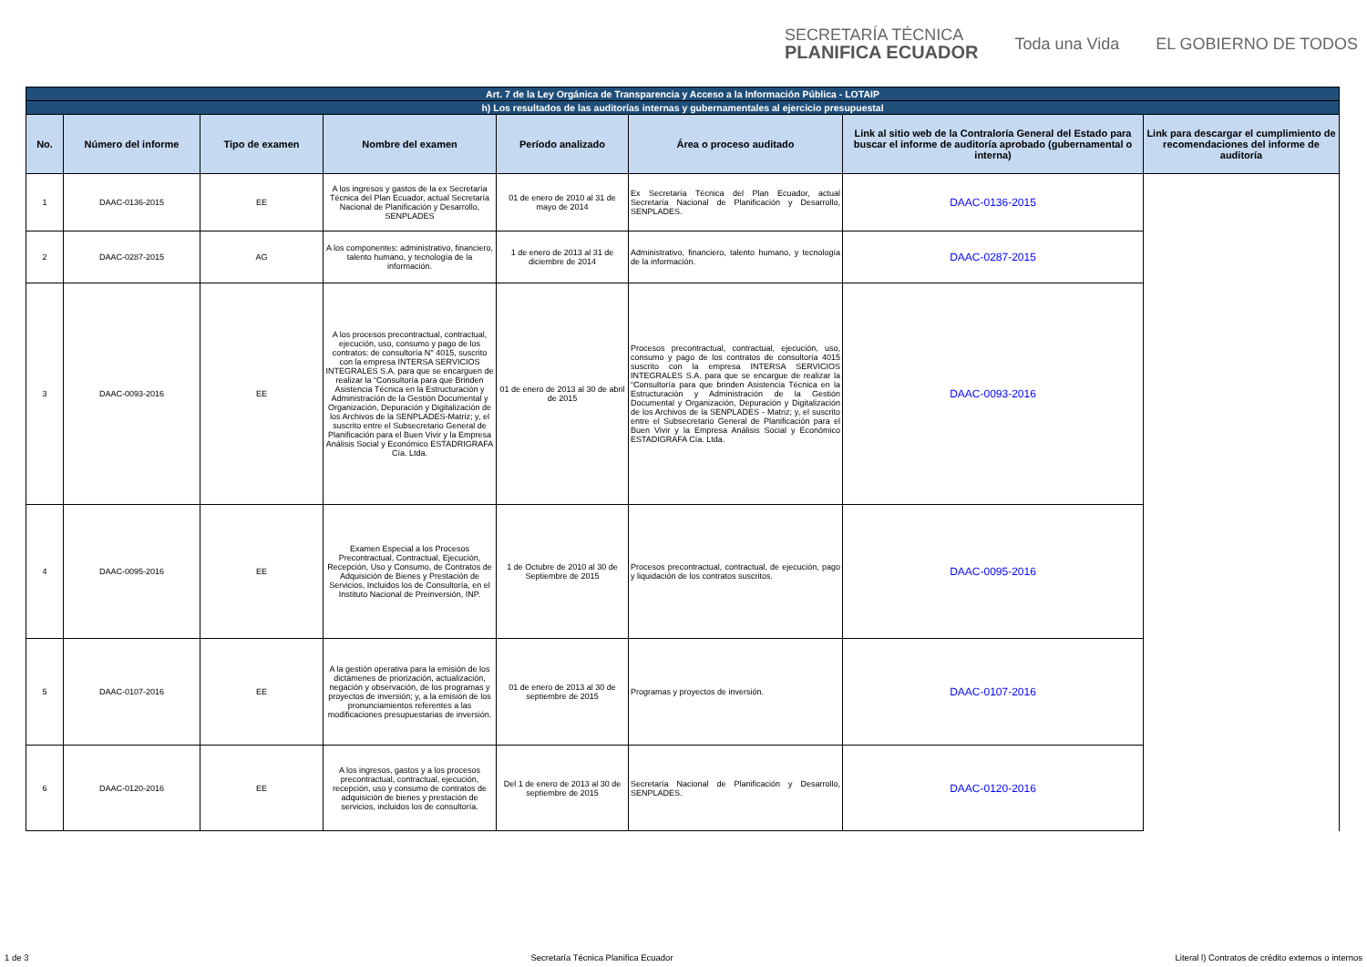SECRETARÍA TÉCNICA
PLANIFICA ECUADOR
Toda una Vida EL GOBIERNO DE TODOS
| Art. 7 de la Ley Orgánica de Transparencia y Acceso a la Información Pública - LOTAIP | | | | | | | |
| --- | --- | --- | --- | --- | --- | --- | --- |
| h) Los resultados de las auditorías internas y gubernamentales al ejercicio presupuestal | | | | | | | |
| No. | Número del informe | Tipo de examen | Nombre del examen | Período analizado | Área o proceso auditado | Link al sitio web de la Contraloría General del Estado para buscar el informe de auditoría aprobado (gubernamental o interna) | Link para descargar el cumplimiento de recomendaciones del informe de auditoría |
| 1 | DAAC-0136-2015 | EE | A los ingresos y gastos de la ex Secretaría Técnica del Plan Ecuador, actual Secretaría Nacional de Planificación y Desarrollo, SENPLADES | 01 de enero de 2010 al 31 de mayo de 2014 | Ex Secretaría Técnica del Plan Ecuador, actual Secretaría Nacional de Planificación y Desarrollo, SENPLADES. | DAAC-0136-2015 | |
| 2 | DAAC-0287-2015 | AG | A los componentes: administrativo, financiero, talento humano, y tecnología de la información. | 1 de enero de 2013 al 31 de diciembre de 2014 | Administrativo, financiero, talento humano, y tecnología de la información. | DAAC-0287-2015 | |
| 3 | DAAC-0093-2016 | EE | A los procesos precontractual, contractual, ejecución, uso, consumo y pago de los contratos: de consultoría N° 4015, suscrito con la empresa INTERSA SERVICIOS INTEGRALES S.A. para que se encarguen de realizar la “Consultoría para que Brinden Asistencia Técnica en la Estructuración y Administración de la Gestión Documental y Organización, Depuración y Digitalización de los Archivos de la SENPLADES-Matriz; y, el suscrito entre el Subsecretario General de Planificación para el Buen Vivir y la Empresa Análisis Social y Económico ESTADRIGRAFA Cía. Ltda. | 01 de enero de 2013 al 30 de abril de 2015 | Procesos precontractual, contractual, ejecución, uso, consumo y pago de los contratos de consultoría 4015 suscrito con la empresa INTERSA SERVICIOS INTEGRALES S.A. para que se encargue de realizar la “Consultoría para que brinden Asistencia Técnica en la Estructuración y Administración de la Gestión Documental y Organización, Depuración y Digitalización de los Archivos de la SENPLADES - Matriz; y, el suscrito entre el Subsecretario General de Planificación para el Buen Vivir y la Empresa Análisis Social y Económico ESTADIGRAFA Cía. Ltda. | DAAC-0093-2016 | |
| 4 | DAAC-0095-2016 | EE | Examen Especial a los Procesos Precontractual, Contractual, Ejecución, Recepción, Uso y Consumo, de Contratos de Adquisición de Bienes y Prestación de Servicios, Incluidos los de Consultoría, en el Instituto Nacional de Preinversión, INP. | 1 de Octubre de 2010 al 30 de Septiembre de 2015 | Procesos precontractual, contractual, de ejecución, pago y liquidación de los contratos suscritos. | DAAC-0095-2016 | |
| 5 | DAAC-0107-2016 | EE | A la gestión operativa para la emisión de los dictámenes de priorización, actualización, negación y observación, de los programas y proyectos de inversión; y, a la emisión de los pronunciamientos referentes a las modificaciones presupuestarias de inversión. | 01 de enero de 2013 al 30 de septiembre de 2015 | Programas y proyectos de inversión. | DAAC-0107-2016 | |
| 6 | DAAC-0120-2016 | EE | A los ingresos, gastos y a los procesos precontractual, contractual, ejecución, recepción, uso y consumo de contratos de adquisición de bienes y prestación de servicios, incluidos los de consultoría. | Del 1 de enero de 2013 al 30 de septiembre de 2015 | Secretaría Nacional de Planificación y Desarrollo, SENPLADES. | DAAC-0120-2016 | |
1 de 3 Secretaría Técnica Planifica Ecuador Literal l) Contratos de crédito externos o internos